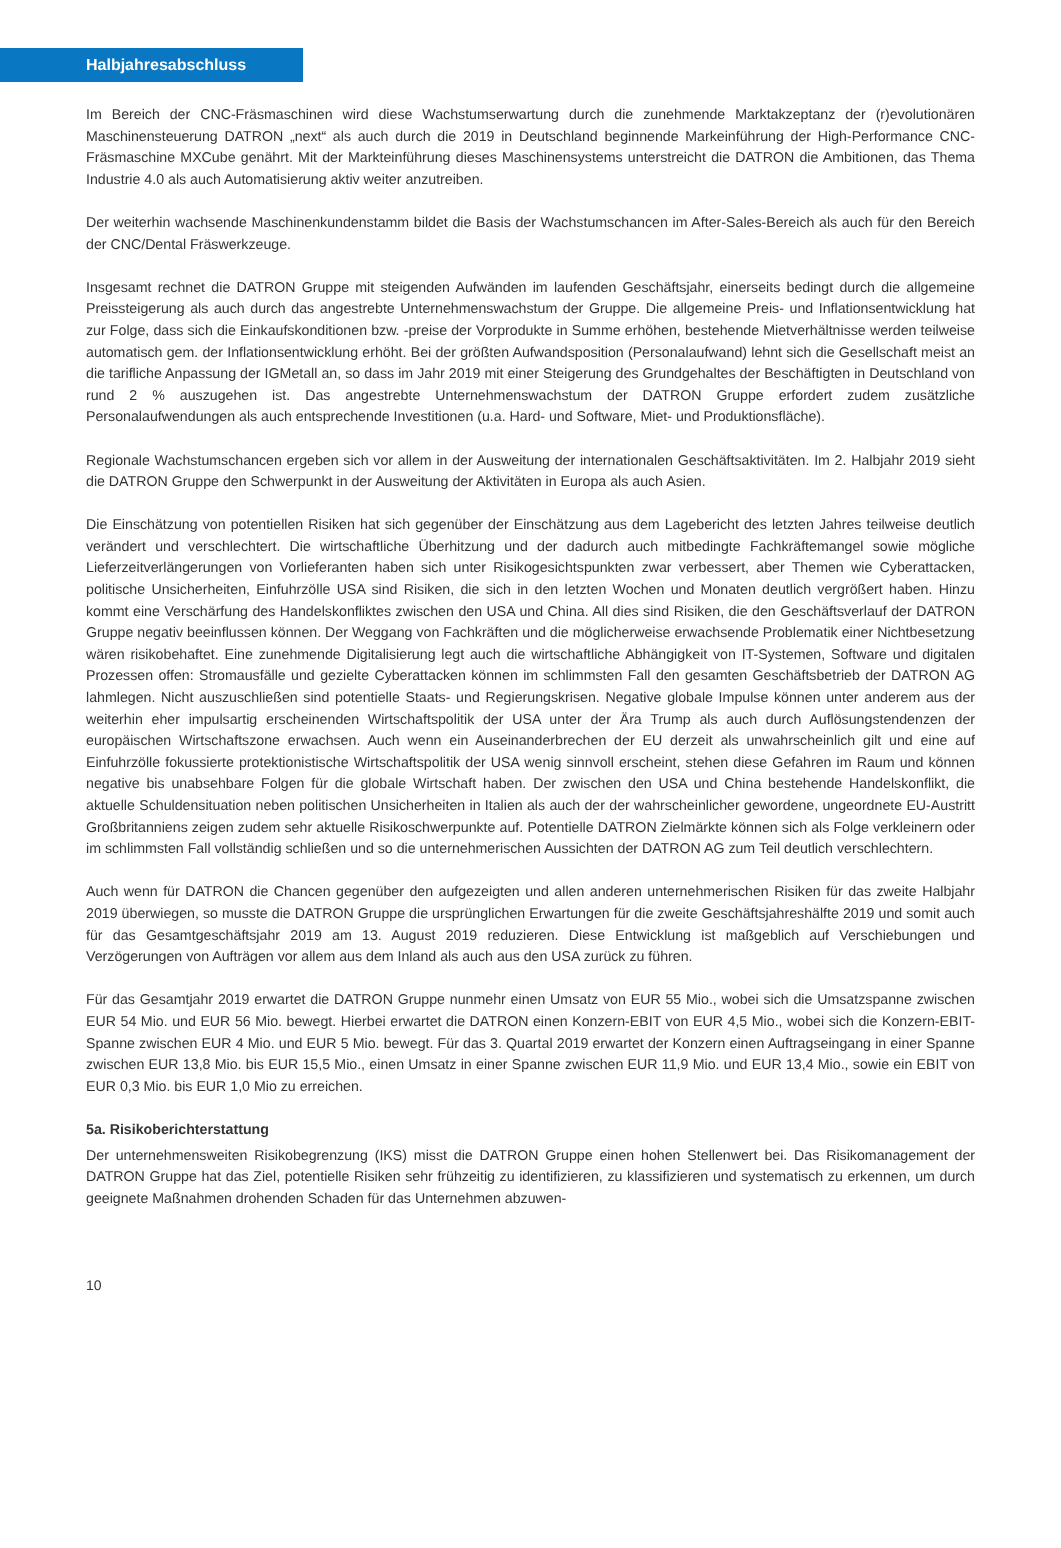Halbjahresabschluss
Im Bereich der CNC-Fräsmaschinen wird diese Wachstumserwartung durch die zunehmende Marktakzeptanz der (r)evolutionären Maschinensteuerung DATRON „next“ als auch durch die 2019 in Deutschland beginnende Markeinführung der High-Performance CNC-Fräsmaschine MXCube genährt. Mit der Markteinführung dieses Maschinensystems unterstreicht die DATRON die Ambitionen, das Thema Industrie 4.0 als auch Automatisierung aktiv weiter anzutreiben.
Der weiterhin wachsende Maschinenkundenstamm bildet die Basis der Wachstumschancen im After-Sales-Bereich als auch für den Bereich der CNC/Dental Fräswerkzeuge.
Insgesamt rechnet die DATRON Gruppe mit steigenden Aufwänden im laufenden Geschäftsjahr, einerseits bedingt durch die allgemeine Preissteigerung als auch durch das angestrebte Unternehmenswachstum der Gruppe. Die allgemeine Preis- und Inflationsentwicklung hat zur Folge, dass sich die Einkaufskonditionen bzw. -preise der Vorprodukte in Summe erhöhen, bestehende Mietverhältnisse werden teilweise automatisch gem. der Inflationsentwicklung erhöht. Bei der größten Aufwandsposition (Personalaufwand) lehnt sich die Gesellschaft meist an die tarifliche Anpassung der IGMetall an, so dass im Jahr 2019 mit einer Steigerung des Grundgehaltes der Beschäftigten in Deutschland von rund 2 % auszugehen ist. Das angestrebte Unternehmenswachstum der DATRON Gruppe erfordert zudem zusätzliche Personalaufwendungen als auch entsprechende Investitionen (u.a. Hard- und Software, Miet- und Produktionsfläche).
Regionale Wachstumschancen ergeben sich vor allem in der Ausweitung der internationalen Geschäftsaktivitäten. Im 2. Halbjahr 2019 sieht die DATRON Gruppe den Schwerpunkt in der Ausweitung der Aktivitäten in Europa als auch Asien.
Die Einschätzung von potentiellen Risiken hat sich gegenüber der Einschätzung aus dem Lagebericht des letzten Jahres teilweise deutlich verändert und verschlechtert. Die wirtschaftliche Überhitzung und der dadurch auch mitbedingte Fachkräftemangel sowie mögliche Lieferzeitverlängerungen von Vorlieferanten haben sich unter Risikogesichtspunkten zwar verbessert, aber Themen wie Cyberattacken, politische Unsicherheiten, Einfuhrzölle USA sind Risiken, die sich in den letzten Wochen und Monaten deutlich vergrößert haben. Hinzu kommt eine Verschärfung des Handelskonfliktes zwischen den USA und China. All dies sind Risiken, die den Geschäftsverlauf der DATRON Gruppe negativ beeinflussen können. Der Weggang von Fachkräften und die möglicherweise erwachsende Problematik einer Nichtbesetzung wären risikobehaftet. Eine zunehmende Digitalisierung legt auch die wirtschaftliche Abhängigkeit von IT-Systemen, Software und digitalen Prozessen offen: Stromausfälle und gezielte Cyberattacken können im schlimmsten Fall den gesamten Geschäftsbetrieb der DATRON AG lahmlegen. Nicht auszuschließen sind potentielle Staats- und Regierungskrisen. Negative globale Impulse können unter anderem aus der weiterhin eher impulsartig erscheinenden Wirtschaftspolitik der USA unter der Ära Trump als auch durch Auflösungstendenzen der europäischen Wirtschaftszone erwachsen. Auch wenn ein Auseinanderbrechen der EU derzeit als unwahrscheinlich gilt und eine auf Einfuhrzölle fokussierte protektionistische Wirtschaftspolitik der USA wenig sinnvoll erscheint, stehen diese Gefahren im Raum und können negative bis unabsehbare Folgen für die globale Wirtschaft haben. Der zwischen den USA und China bestehende Handelskonflikt, die aktuelle Schuldensituation neben politischen Unsicherheiten in Italien als auch der der wahrscheinlicher gewordene, ungeordnete EU-Austritt Großbritanniens zeigen zudem sehr aktuelle Risikoschwerpunkte auf. Potentielle DATRON Zielmärkte können sich als Folge verkleinern oder im schlimmsten Fall vollständig schließen und so die unternehmerischen Aussichten der DATRON AG zum Teil deutlich verschlechtern.
Auch wenn für DATRON die Chancen gegenüber den aufgezeigten und allen anderen unternehmerischen Risiken für das zweite Halbjahr 2019 überwiegen, so musste die DATRON Gruppe die ursprünglichen Erwartungen für die zweite Geschäftsjahreshälfte 2019 und somit auch für das Gesamtgeschäftsjahr 2019 am 13. August 2019 reduzieren. Diese Entwicklung ist maßgeblich auf Verschiebungen und Verzögerungen von Aufträgen vor allem aus dem Inland als auch aus den USA zurück zu führen.
Für das Gesamtjahr 2019 erwartet die DATRON Gruppe nunmehr einen Umsatz von EUR 55 Mio., wobei sich die Umsatzspanne zwischen EUR 54 Mio. und EUR 56 Mio. bewegt. Hierbei erwartet die DATRON einen Konzern-EBIT von EUR 4,5 Mio., wobei sich die Konzern-EBIT-Spanne zwischen EUR 4 Mio. und EUR 5 Mio. bewegt. Für das 3. Quartal 2019 erwartet der Konzern einen Auftragseingang in einer Spanne zwischen EUR 13,8 Mio. bis EUR 15,5 Mio., einen Umsatz in einer Spanne zwischen EUR 11,9 Mio. und EUR 13,4 Mio., sowie ein EBIT von EUR 0,3 Mio. bis EUR 1,0 Mio zu erreichen.
5a. Risikoberichterstattung
Der unternehmensweiten Risikobegrenzung (IKS) misst die DATRON Gruppe einen hohen Stellenwert bei. Das Risikomanagement der DATRON Gruppe hat das Ziel, potentielle Risiken sehr frühzeitig zu identifizieren, zu klassifizieren und systematisch zu erkennen, um durch geeignete Maßnahmen drohenden Schaden für das Unternehmen abzuwen-
10